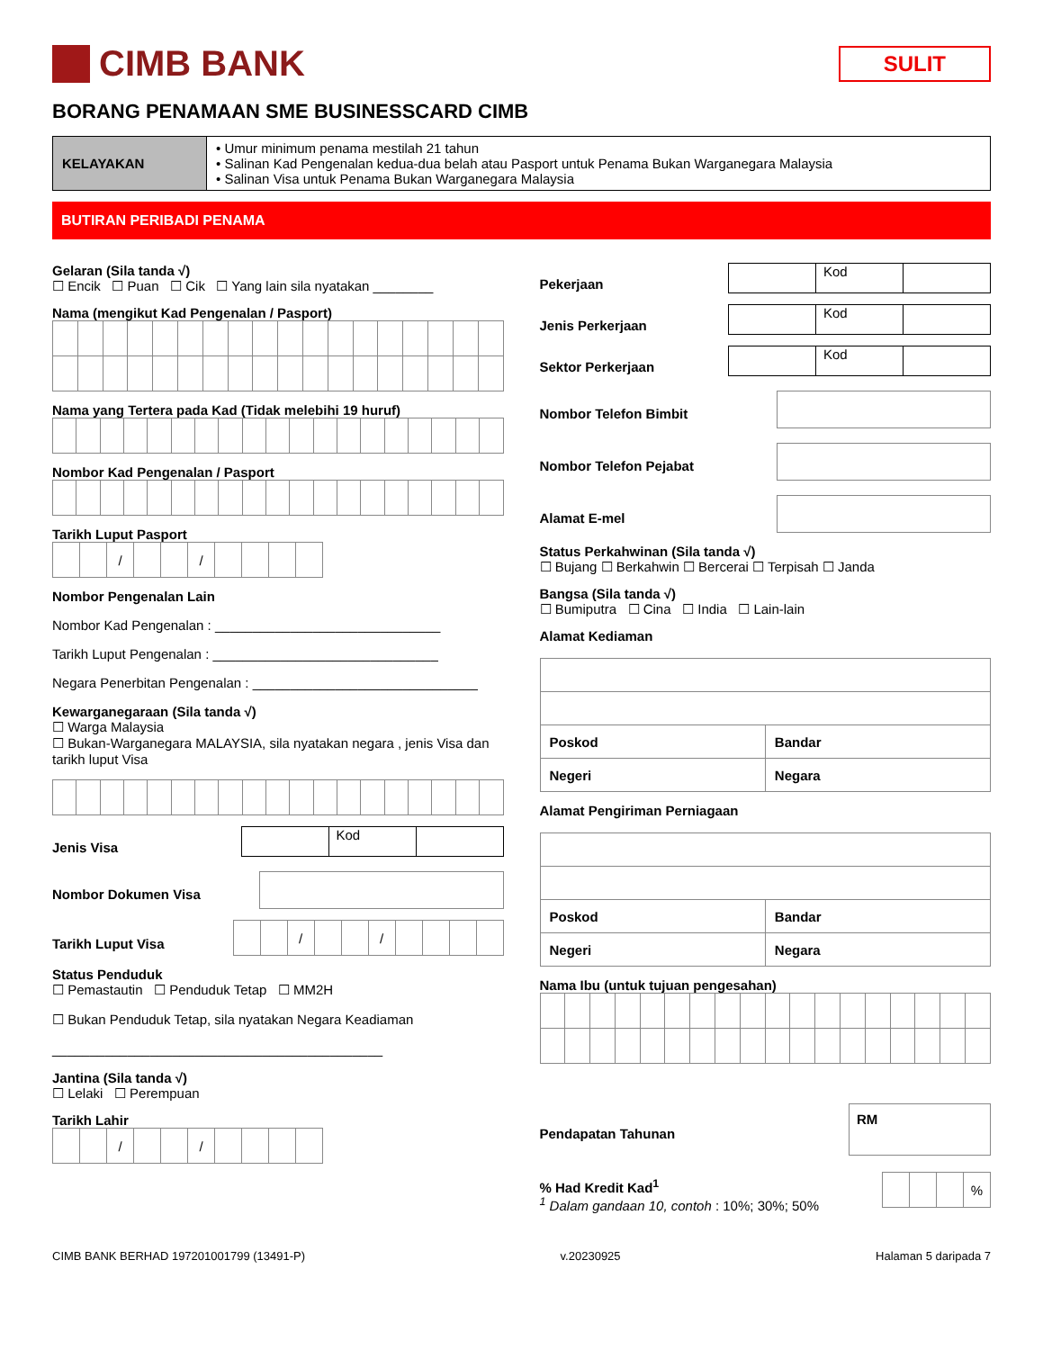CIMB BANK
SULIT
BORANG PENAMAAN SME BUSINESSCARD CIMB
| KELAYAKAN | • Umur minimum penama mestilah 21 tahun • Salinan Kad Pengenalan kedua-dua belah atau Pasport untuk Penama Bukan Warganegara Malaysia • Salinan Visa untuk Penama Bukan Warganegara Malaysia |
BUTIRAN PERIBADI PENAMA
Gelaran (Sila tanda √)
☐ Encik ☐ Puan ☐ Cik ☐ Yang lain sila nyatakan ________
Nama (mengikut Kad Pengenalan / Pasport)
Nama yang Tertera pada Kad (Tidak melebihi 19 huruf)
Nombor Kad Pengenalan / Pasport
Tarikh Luput Pasport
| | | / | | | / | | | | |
Nombor Pengenalan Lain
Nombor Kad Pengenalan : ______________________________
Tarikh Luput Pengenalan : ______________________________
Negara Penerbitan Pengenalan : ______________________________
Kewarganegaraan (Sila tanda √)
☐ Warga Malaysia
☐ Bukan-Warganegara MALAYSIA, sila nyatakan negara , jenis Visa dan tarikh luput Visa
Jenis Visa
| | Kod | |
Nombor Dokumen Visa
Tarikh Luput Visa
| | | / | | | / | | | | |
Status Penduduk
☐ Pemastautin ☐ Penduduk Tetap ☐ MM2H
☐ Bukan Penduduk Tetap, sila nyatakan Negara Keadiaman
____________________________________________
Jantina (Sila tanda √)
☐ Lelaki ☐ Perempuan
Tarikh Lahir
| | | / | | | / | | | | |
Pekerjaan
| | Kod | |
Jenis Perkerjaan
| | Kod | |
Sektor Perkerjaan
| | Kod | |
Nombor Telefon Bimbit
Nombor Telefon Pejabat
Alamat E-mel
Status Perkahwinan (Sila tanda √)
☐ Bujang ☐ Berkahwin ☐ Bercerai ☐ Terpisah ☐ Janda
Bangsa (Sila tanda √)
☐ Bumiputra ☐ Cina ☐ India ☐ Lain-lain
Alamat Kediaman
| Poskod | Bandar |
| Negeri | Negara |
Alamat Pengiriman Perniagaan
| Poskod | Bandar |
| Negeri | Negara |
Nama Ibu (untuk tujuan pengesahan)
Pendapatan Tahunan
RM
% Had Kredit Kad<sup>1</sup>
<sup>1</sup> Dalam gandaan 10, contoh : 10%; 30%; 50%
| | | | % |
CIMB BANK BERHAD 197201001799 (13491-P) v.20230925 Halaman 5 daripada 7